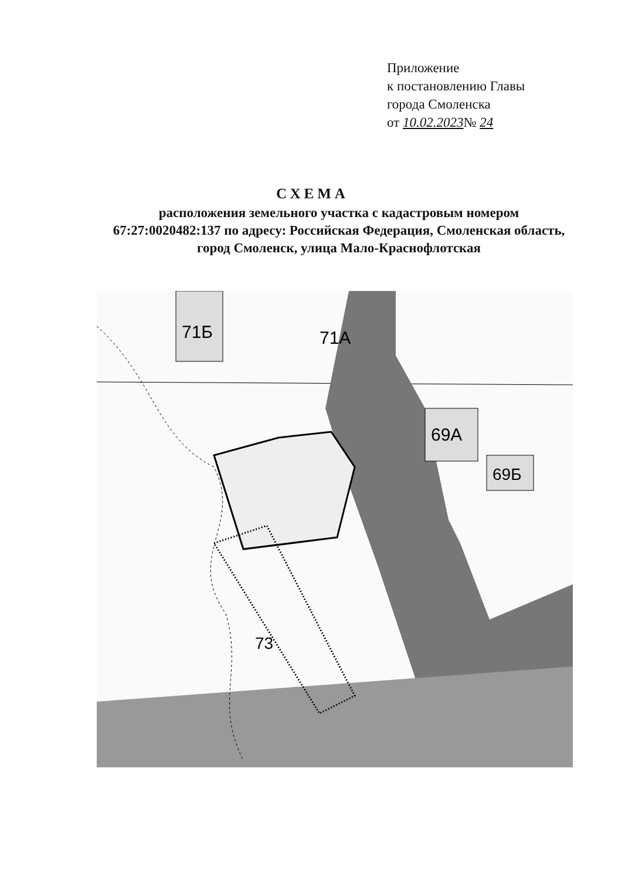Приложение
к постановлению Главы
города Смоленска
от 10.02.2023№ 24
СХЕМА
расположения земельного участка с кадастровым номером 67:27:0020482:137 по адресу: Российская Федерация, Смоленская область, город Смоленск, улица Мало-Краснофлотская
71Б
71А
69А
69Б
73